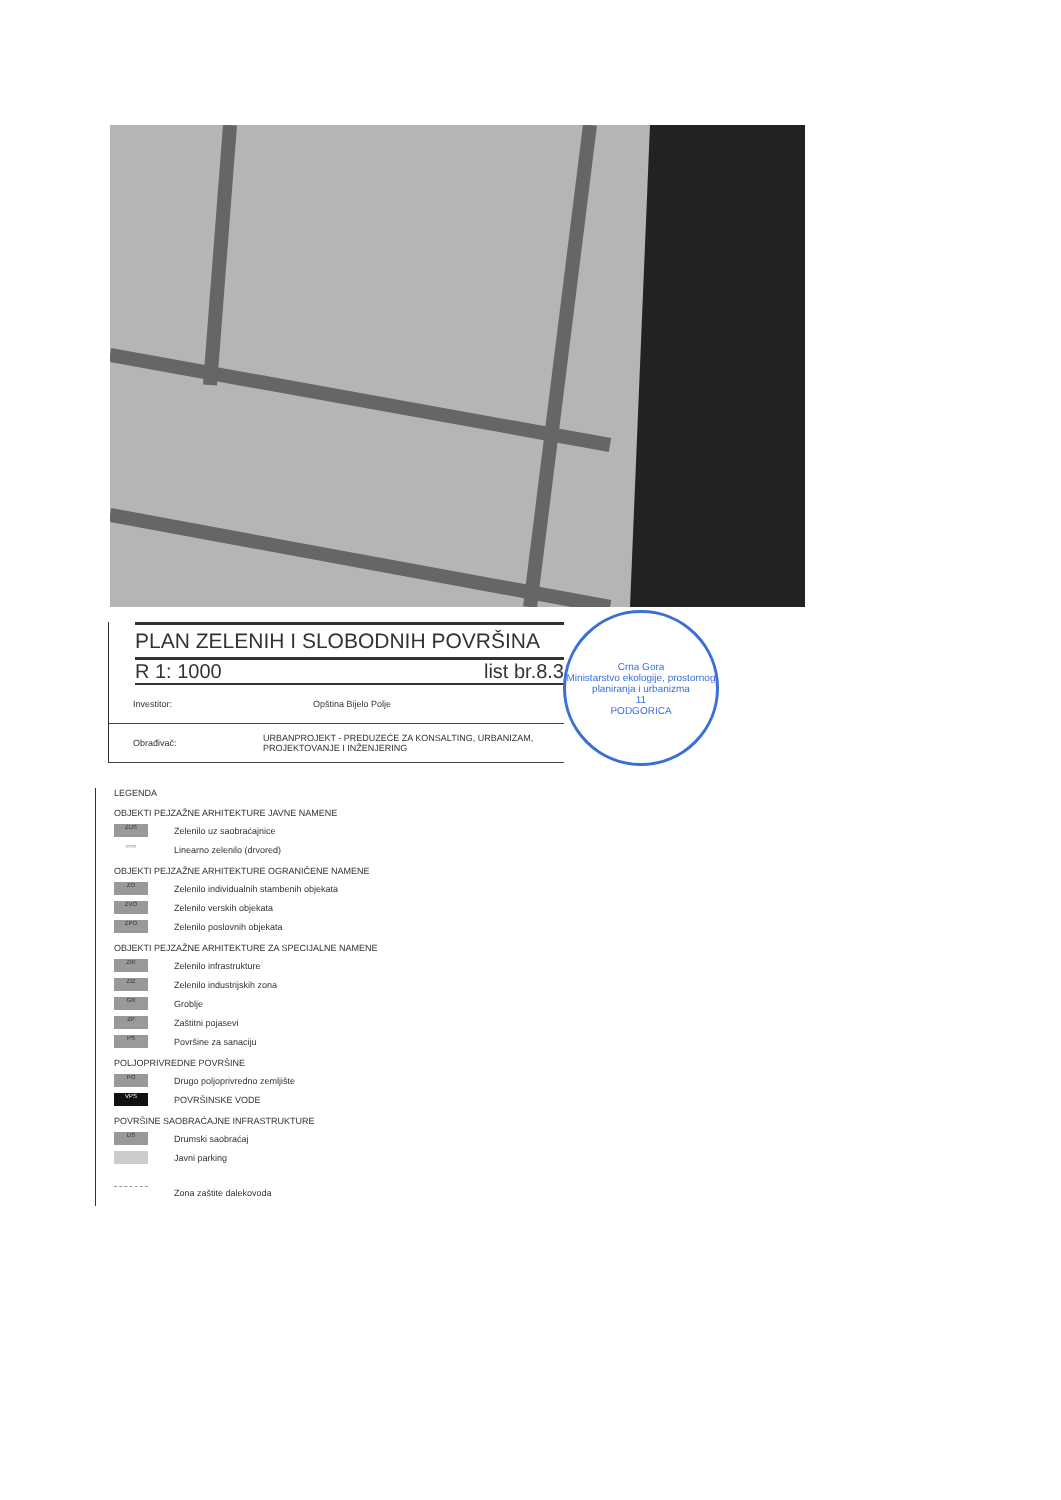PLAN ZELENIH I SLOBODNIH POVRŠINA
R 1: 1000 list br.8.3
Investitor: Opština Bijelo Polje
Obrađivač: URBANPROJEKT - PREDUZEĆE ZA KONSALTING, URBANIZAM, PROJEKTOVANJE I INŽENJERING
Crna Gora
Ministarstvo ekologije, prostornog planiranja i urbanizma
11
PODGORICA
LEGENDA
OBJEKTI PEJZAŽNE ARHITEKTURE JAVNE NAMENE
ZUS
Zelenilo uz saobraćajnice
○○○
Linearno zelenilo (drvored)
OBJEKTI PEJZAŽNE ARHITEKTURE OGRANIČENE NAMENE
ZO
Zelenilo individualnih stambenih objekata
ZVO
Zelenilo verskih objekata
ZPO
Zelenilo poslovnih objekata
OBJEKTI PEJZAŽNE ARHITEKTURE ZA SPECIJALNE NAMENE
ZIK
Zelenilo infrastrukture
ZIZ
Zelenilo industrijskih zona
GR
Groblje
ZP
Zaštitni pojasevi
PS
Površine za sanaciju
POLJOPRIVREDNE POVRŠINE
PO
Drugo poljoprivredno zemljište
VPS
POVRŠINSKE VODE
POVRŠINE SAOBRAĆAJNE INFRASTRUKTURE
DS
Drumski saobraćaj
Javni parking
Zona zaštite dalekovoda